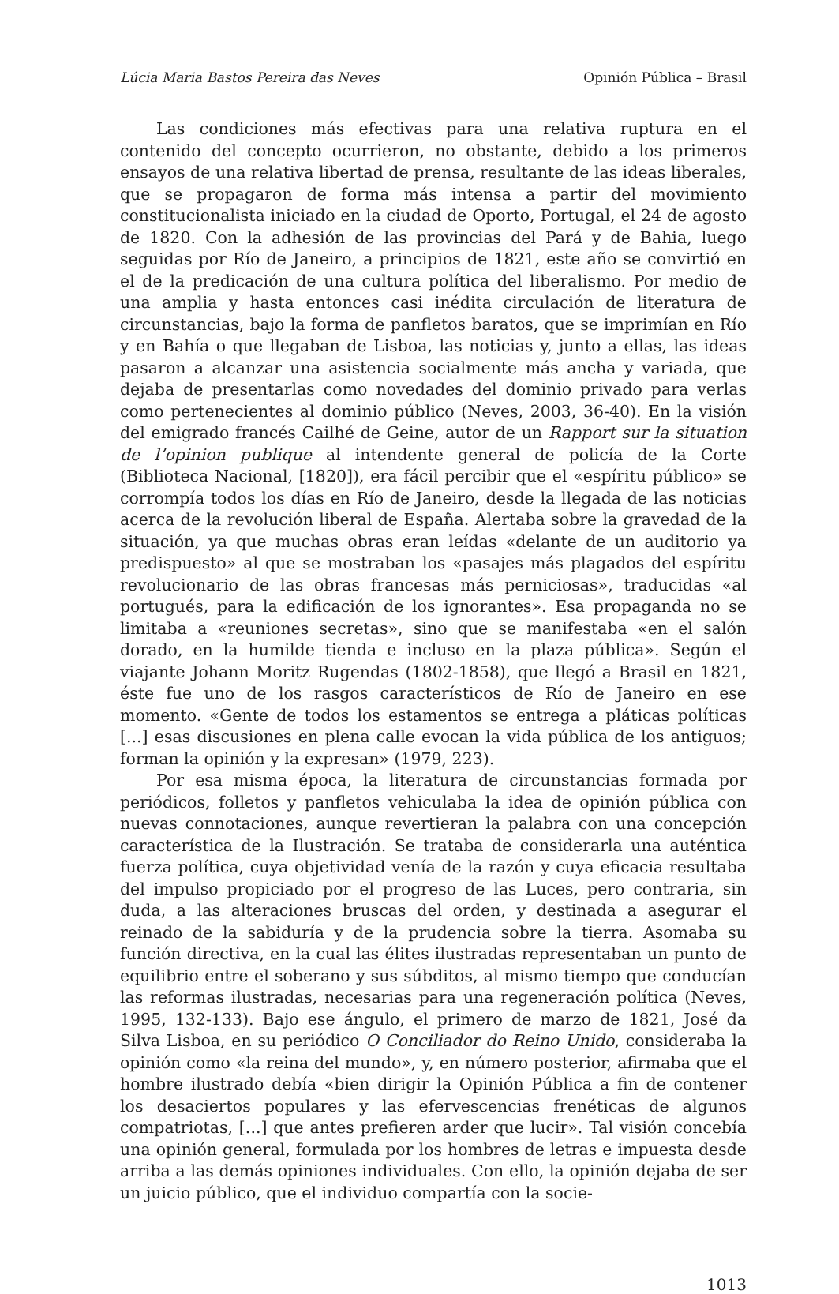Lúcia Maria Bastos Pereira das Neves Opinión Pública – Brasil
Las condiciones más efectivas para una relativa ruptura en el contenido del concepto ocurrieron, no obstante, debido a los primeros ensayos de una relativa libertad de prensa, resultante de las ideas liberales, que se propagaron de forma más intensa a partir del movimiento constitucionalista iniciado en la ciudad de Oporto, Portugal, el 24 de agosto de 1820. Con la adhesión de las provincias del Pará y de Bahia, luego seguidas por Río de Janeiro, a principios de 1821, este año se convirtió en el de la predicación de una cultura política del liberalismo. Por medio de una amplia y hasta entonces casi inédita circulación de literatura de circunstancias, bajo la forma de panfletos baratos, que se imprimían en Río y en Bahía o que llegaban de Lisboa, las noticias y, junto a ellas, las ideas pasaron a alcanzar una asistencia socialmente más ancha y variada, que dejaba de presentarlas como novedades del dominio privado para verlas como pertenecientes al dominio público (Neves, 2003, 36-40). En la visión del emigrado francés Cailhé de Geine, autor de un Rapport sur la situation de l’opinion publique al intendente general de policía de la Corte (Biblioteca Nacional, [1820]), era fácil percibir que el «espíritu público» se corrompía todos los días en Río de Janeiro, desde la llegada de las noticias acerca de la revolución liberal de España. Alertaba sobre la gravedad de la situación, ya que muchas obras eran leídas «delante de un auditorio ya predispuesto» al que se mostraban los «pasajes más plagados del espíritu revolucionario de las obras francesas más perniciosas», traducidas «al portugués, para la edificación de los ignorantes». Esa propaganda no se limitaba a «reuniones secretas», sino que se manifestaba «en el salón dorado, en la humilde tienda e incluso en la plaza pública». Según el viajante Johann Moritz Rugendas (1802-1858), que llegó a Brasil en 1821, éste fue uno de los rasgos característicos de Río de Janeiro en ese momento. «Gente de todos los estamentos se entrega a pláticas políticas [...] esas discusiones en plena calle evocan la vida pública de los antiguos; forman la opinión y la expresan» (1979, 223).
Por esa misma época, la literatura de circunstancias formada por periódicos, folletos y panfletos vehiculaba la idea de opinión pública con nuevas connotaciones, aunque revertieran la palabra con una concepción característica de la Ilustración. Se trataba de considerarla una auténtica fuerza política, cuya objetividad venía de la razón y cuya eficacia resultaba del impulso propiciado por el progreso de las Luces, pero contraria, sin duda, a las alteraciones bruscas del orden, y destinada a asegurar el reinado de la sabiduría y de la prudencia sobre la tierra. Asomaba su función directiva, en la cual las élites ilustradas representaban un punto de equilibrio entre el soberano y sus súbditos, al mismo tiempo que conducían las reformas ilustradas, necesarias para una regeneración política (Neves, 1995, 132-133). Bajo ese ángulo, el primero de marzo de 1821, José da Silva Lisboa, en su periódico O Conciliador do Reino Unido, consideraba la opinión como «la reina del mundo», y, en número posterior, afirmaba que el hombre ilustrado debía «bien dirigir la Opinión Pública a fin de contener los desaciertos populares y las efervescencias frenéticas de algunos compatriotas, [...] que antes prefieren arder que lucir». Tal visión concebía una opinión general, formulada por los hombres de letras e impuesta desde arriba a las demás opiniones individuales. Con ello, la opinión dejaba de ser un juicio público, que el individuo compartía con la socie-
1013